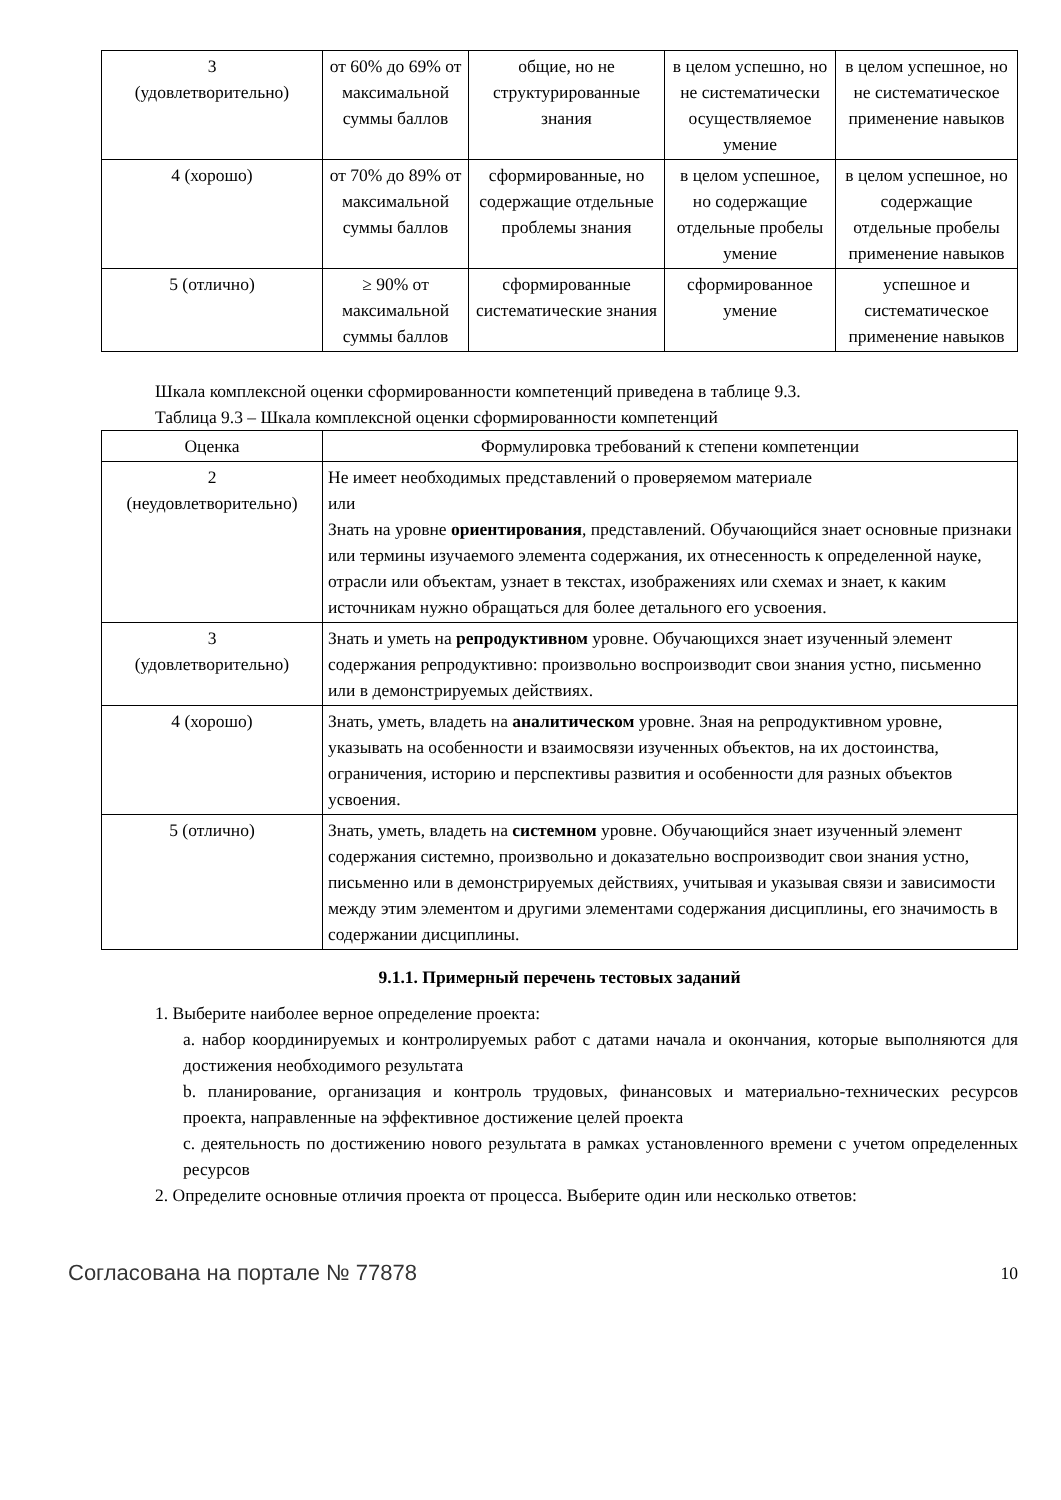| 3 (удовлетворительно) | от 60% до 69% от максимальной суммы баллов | общие, но не структурированные знания | в целом успешно, но не систематически осуществляемое умение | в целом успешное, но не систематическое применение навыков |
| 4 (хорошо) | от 70% до 89% от максимальной суммы баллов | сформированные, но содержащие отдельные проблемы знания | в целом успешное, но содержащие отдельные пробелы умение | в целом успешное, но содержащие отдельные пробелы применение навыков |
| 5 (отлично) | ≥ 90% от максимальной суммы баллов | сформированные систематические знания | сформированное умение | успешное и систематическое применение навыков |
Шкала комплексной оценки сформированности компетенций приведена в таблице 9.3.
Таблица 9.3 – Шкала комплексной оценки сформированности компетенций
| Оценка | Формулировка требований к степени компетенции |
| --- | --- |
| 2 (неудовлетворительно) | Не имеет необходимых представлений о проверяемом материале или Знать на уровне ориентирования , представлений. Обучающийся знает основные признаки или термины изучаемого элемента содержания, их отнесенность к определенной науке, отрасли или объектам, узнает в текстах, изображениях или схемах и знает, к каким источникам нужно обращаться для более детального его усвоения. |
| 3 (удовлетворительно) | Знать и уметь на репродуктивном уровне. Обучающихся знает изученный элемент содержания репродуктивно: произвольно воспроизводит свои знания устно, письменно или в демонстрируемых действиях. |
| 4 (хорошо) | Знать, уметь, владеть на аналитическом уровне. Зная на репродуктивном уровне, указывать на особенности и взаимосвязи изученных объектов, на их достоинства, ограничения, историю и перспективы развития и особенности для разных объектов усвоения. |
| 5 (отлично) | Знать, уметь, владеть на системном уровне. Обучающийся знает изученный элемент содержания системно, произвольно и доказательно воспроизводит свои знания устно, письменно или в демонстрируемых действиях, учитывая и указывая связи и зависимости между этим элементом и другими элементами содержания дисциплины, его значимость в содержании дисциплины. |
9.1.1. Примерный перечень тестовых заданий
1. Выберите наиболее верное определение проекта:
a. набор координируемых и контролируемых работ с датами начала и окончания, которые выполняются для достижения необходимого результата
b. планирование, организация и контроль трудовых, финансовых и материально-технических ресурсов проекта, направленные на эффективное достижение целей проекта
c. деятельность по достижению нового результата в рамках установленного времени с учетом определенных ресурсов
2. Определите основные отличия проекта от процесса. Выберите один или несколько ответов:
Согласована на портале № 77878 10